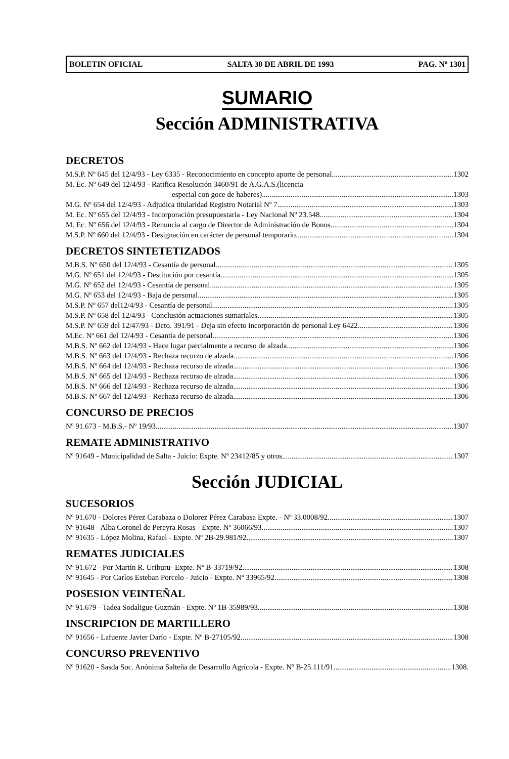BOLETIN OFICIAL SALTA 30 DE ABRIL DE 1993 PAG. Nº 1301
SUMARIO
Sección ADMINISTRATIVA
DECRETOS
M.S.P. Nº 645 del 12/4/93 - Ley 6335 - Reconocimiento en concepto aporte de personal. 1302
M. Ec. Nº 649 del 12/4/93 - Ratifica Resolución 3460/91 de A.G.A.S.(licencia
especial con goce de haberes) 1303
M.G. Nº 654 del 12/4/93 - Adjudica titularidad Registro Notarial Nº 7. 1303
M. Ec. Nº 655 del 12/4/93 - Incorporación presupuestaria - Ley Nacional Nº 23.548. 1304
M. Ec. Nº 656 del 12/4/93 - Renuncia al cargo de Director de Administración de Bonos. 1304
M.S.P. Nº 660 del 12/4/93 - Designación en carácter de personal temporario. 1304
DECRETOS SINTETETIZADOS
M.B.S. Nº 650 del 12/4/93 - Cesantía de personal. 1305
M.G. Nº 651 del 12/4/93 - Destitución por cesantía. 1305
M.G. Nº 652 del 12/4/93 - Cesantía de personal. 1305
M.G. Nº 653 del 12/4/93 - Baja de personal 1305
M.S.P. Nº 657 del12/4/93 - Cesantía de personal. 1305
M.S.P. Nº 658 del 12/4/93 - Conclusión actuaciones sumariales. 1305
M.S.P. Nº 659 del 12/47/93 - Dcto. 391/91 - Deja sin efecto incorporación de personal Ley 6422. 1306
M.Ec. Nº 661 del 12/4/93 - Cesantía de personal 1306
M.B.S. Nº 662 del 12/4/93 - Hace lugar parcialmente a recurso de alzada. 1306
M.B.S. Nº 663 del 12/4/93 - Rechaza recurzo de alzada 1306
M.B.S. Nº 664 del 12/4/93 - Rechaza recurso de alzada 1306
M.B.S. Nº 665 del 12/4/93 - Rechaza recurso de alzada. 1306
M.B.S. Nº 666 del 12/4/93 - Rechaza recurso de alzada. 1306
M.B.S. Nº 667 del 12/4/93 - Rechaza recurso de alzada. 1306
CONCURSO DE PRECIOS
Nº 91.673 - M.B.S.- Nº 19/93 1307
REMATE ADMINISTRATIVO
Nº 91649 - Municipalidad de Salta - Juicio: Expte. Nº 23412/85 y otros 1307
Sección JUDICIAL
SUCESORIOS
Nº 91.670 - Dolores Pérez Carabaza o Dolorez Pérez Carabasa Expte. - Nº 33.0008/92 1307
Nº 91648 - Alba Coronel de Pereyra Rosas - Expte. Nº 36066/93 1307
Nº 91635 - López Molina, Rafael - Expte. Nº 2B-29.981/92 1307
REMATES JUDICIALES
Nº 91.672 - Por Martín R. Uriburu- Expte. Nº B-33719/92 1308
Nº 91645 - Por Carlos Esteban Porcelo - Juicio - Expte. Nº 33965/92 1308
POSESION VEINTEÑAL
Nº 91.679 - Tadea Sodaligue Guzmán - Expte. Nº 1B-35989/93 1308
INSCRIPCION DE MARTILLERO
Nº 91656 - Lafuente Javier Darío - Expte. Nº B-27105/92 1308
CONCURSO PREVENTIVO
Nº 91620 - Sasda Soc. Anónima Salteña de Desarrollo Agrícola - Expte. Nº B-25.111/91 1308.